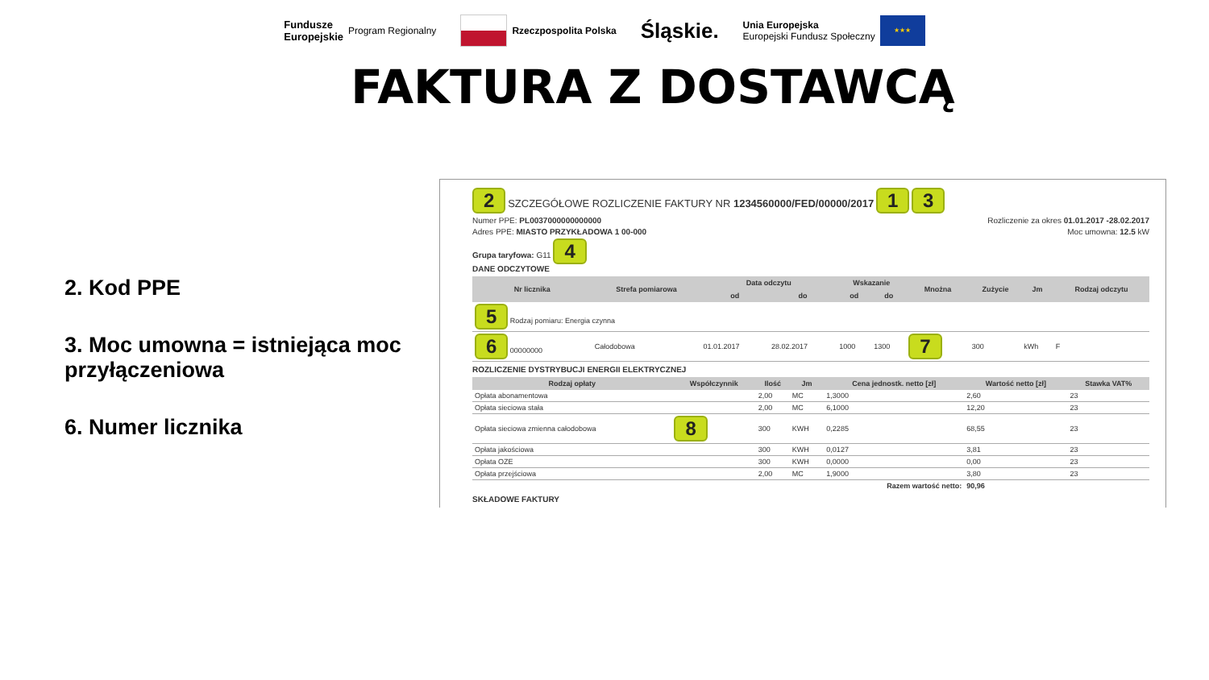Fundusze
Europejskie Program Regionalny
Rzeczpospolita Polska
Śląskie.
Unia Europejska
Europejski Fundusz Społeczny ★★★
FAKTURA Z DOSTAWCĄ
2. Kod PPE
3. Moc umowna = istniejąca moc przyłączeniowa
6. Numer licznika
2 SZCZEGÓŁOWE ROZLICZENIE FAKTURY NR 1234560000/FED/00000/2017 1 3
Numer PPE: PL0037000000000000 Rozliczenie za okres 01.01.2017 -28.02.2017
Adres PPE: MIASTO PRZYKŁADOWA 1 00-000 Moc umowna: 12.5 kW
Grupa taryfowa: G11 4
DANE ODCZYTOWE
| Nr licznika | Strefa pomiarowa | Data odczytu | | Wskazanie | | Mnożna | Zużycie | Jm | Rodzaj odczytu |
| --- | --- | --- | --- | --- | --- | --- | --- | --- | --- |
| | | od | do | od | do | | | | |
| 5 Rodzaj pomiaru: Energia czynna | | | | | | | | | |
| 6 00000000 | Całodobowa | 01.01.2017 | 28.02.2017 | 1000 | 1300 | 7 | 300 | kWh | F |
ROZLICZENIE DYSTRYBUCJI ENERGII ELEKTRYCZNEJ
| Rodzaj opłaty | Współczynnik | Ilość | Jm | Cena jednostk. netto [zł] | Wartość netto [zł] | Stawka VAT% |
| --- | --- | --- | --- | --- | --- | --- |
| Opłata abonamentowa | | 2,00 | MC | 1,3000 | 2,60 | 23 |
| Opłata sieciowa stała | | 2,00 | MC | 6,1000 | 12,20 | 23 |
| Opłata sieciowa zmienna całodobowa | 8 | 300 | KWH | 0,2285 | 68,55 | 23 |
| Opłata jakościowa | | 300 | KWH | 0,0127 | 3,81 | 23 |
| Opłata OZE | | 300 | KWH | 0,0000 | 0,00 | 23 |
| Opłata przejściowa | | 2,00 | MC | 1,9000 | 3,80 | 23 |
| Razem wartość netto: | | | | | 90,96 | |
SKŁADOWE FAKTURY